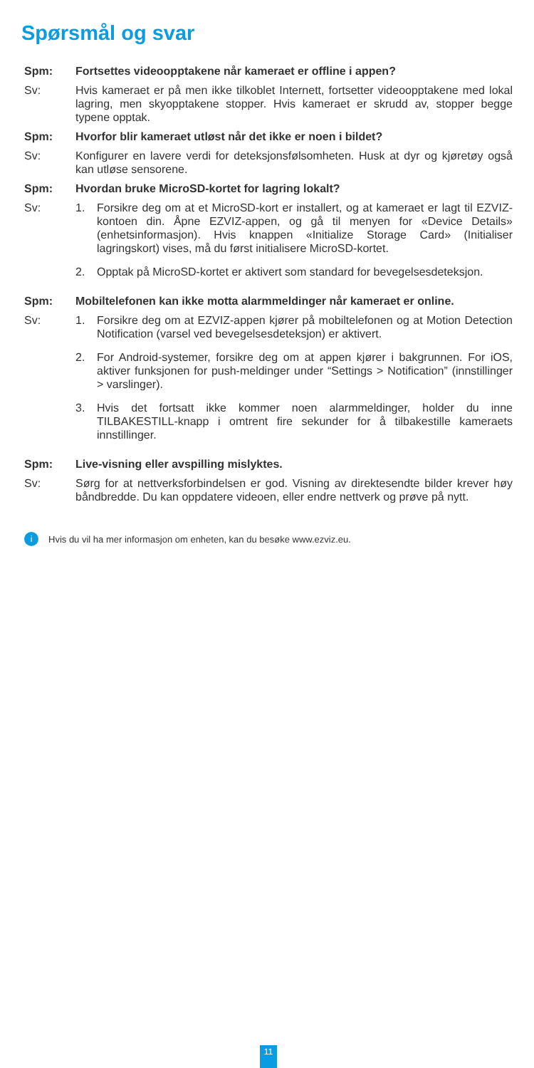Spørsmål og svar
Spm: Fortsettes videoopptakene når kameraet er offline i appen?
Sv: Hvis kameraet er på men ikke tilkoblet Internett, fortsetter videoopptakene med lokal lagring, men skyopptakene stopper. Hvis kameraet er skrudd av, stopper begge typene opptak.
Spm: Hvorfor blir kameraet utløst når det ikke er noen i bildet?
Sv: Konfigurer en lavere verdi for deteksjonsfølsomheten. Husk at dyr og kjøretøy også kan utløse sensorene.
Spm: Hvordan bruke MicroSD-kortet for lagring lokalt?
Sv: 1. Forsikre deg om at et MicroSD-kort er installert, og at kameraet er lagt til EZVIZ-kontoen din. Åpne EZVIZ-appen, og gå til menyen for «Device Details» (enhetsinformasjon). Hvis knappen «Initialize Storage Card» (Initialiser lagringskort) vises, må du først initialisere MicroSD-kortet.
2. Opptak på MicroSD-kortet er aktivert som standard for bevegelsesdeteksjon.
Spm: Mobiltelefonen kan ikke motta alarmmeldinger når kameraet er online.
Sv: 1. Forsikre deg om at EZVIZ-appen kjører på mobiltelefonen og at Motion Detection Notification (varsel ved bevegelsesdeteksjon) er aktivert.
2. For Android-systemer, forsikre deg om at appen kjører i bakgrunnen. For iOS, aktiver funksjonen for push-meldinger under “Settings > Notification” (innstillinger > varslinger).
3. Hvis det fortsatt ikke kommer noen alarmmeldinger, holder du inne TILBAKESTILL-knapp i omtrent fire sekunder for å tilbakestille kameraets innstillinger.
Spm: Live-visning eller avspilling mislyktes.
Sv: Sørg for at nettverksforbindelsen er god. Visning av direktesendte bilder krever høy båndbredde. Du kan oppdatere videoen, eller endre nettverk og prøve på nytt.
i Hvis du vil ha mer informasjon om enheten, kan du besøke www.ezviz.eu.
11